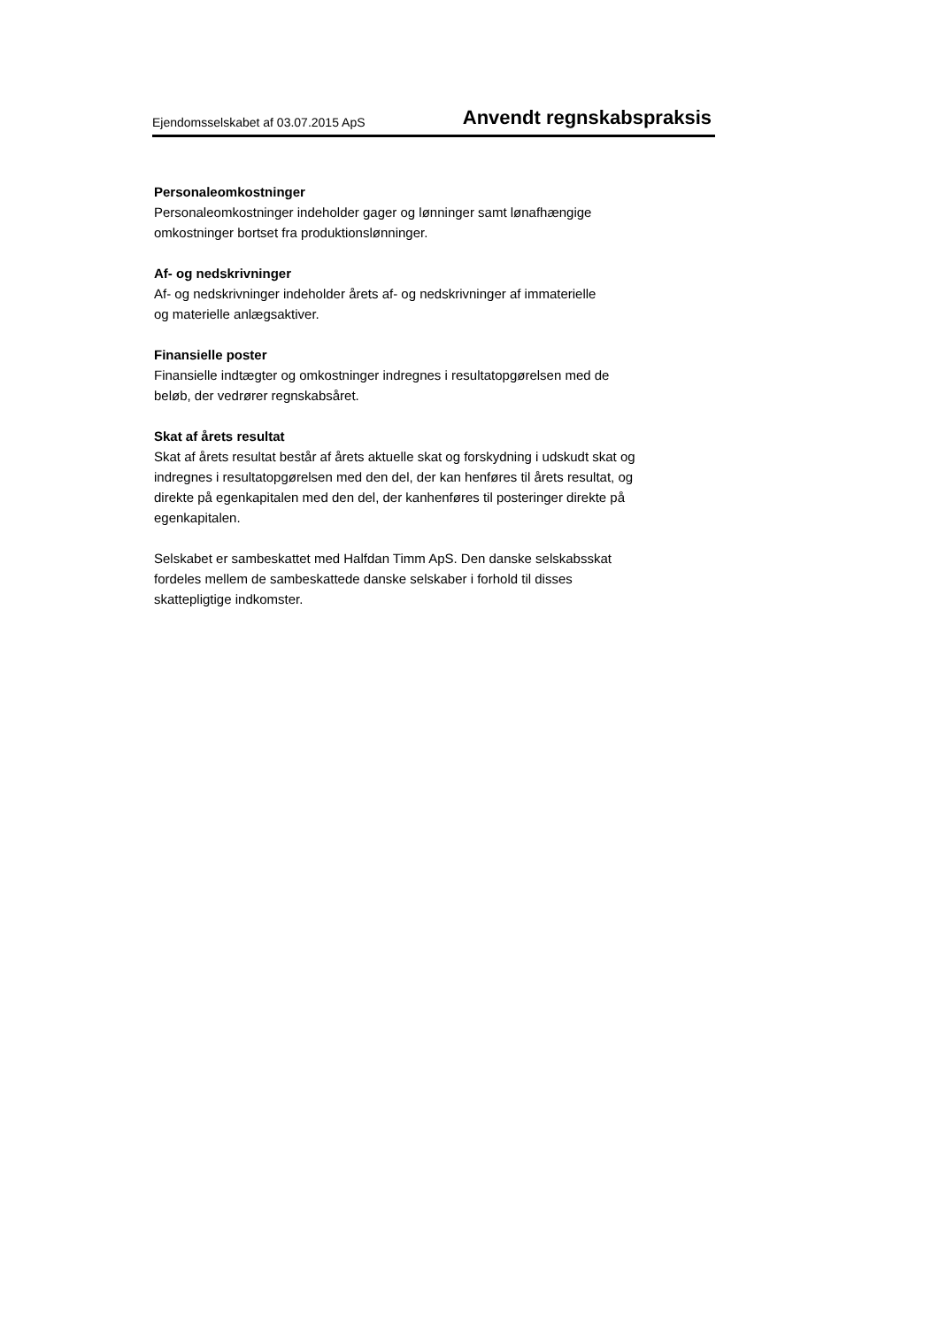Ejendomsselskabet af 03.07.2015 ApS Anvendt regnskabspraksis
Personaleomkostninger
Personaleomkostninger indeholder gager og lønninger samt lønafhængige
omkostninger bortset fra produktionslønninger.
Af- og nedskrivninger
Af- og nedskrivninger indeholder årets af- og nedskrivninger af immaterielle
og materielle anlægsaktiver.
Finansielle poster
Finansielle indtægter og omkostninger indregnes i resultatopgørelsen med de
beløb, der vedrører regnskabsåret.
Skat af årets resultat
Skat af årets resultat består af årets aktuelle skat og forskydning i udskudt skat og
indregnes i resultatopgørelsen med den del, der kan henføres til årets resultat, og
direkte på egenkapitalen med den del, der kanhenføres til posteringer direkte på
egenkapitalen.
Selskabet er sambeskattet med Halfdan Timm ApS. Den danske selskabsskat
fordeles mellem de sambeskattede danske selskaber i forhold til disses
skattepligtige indkomster.